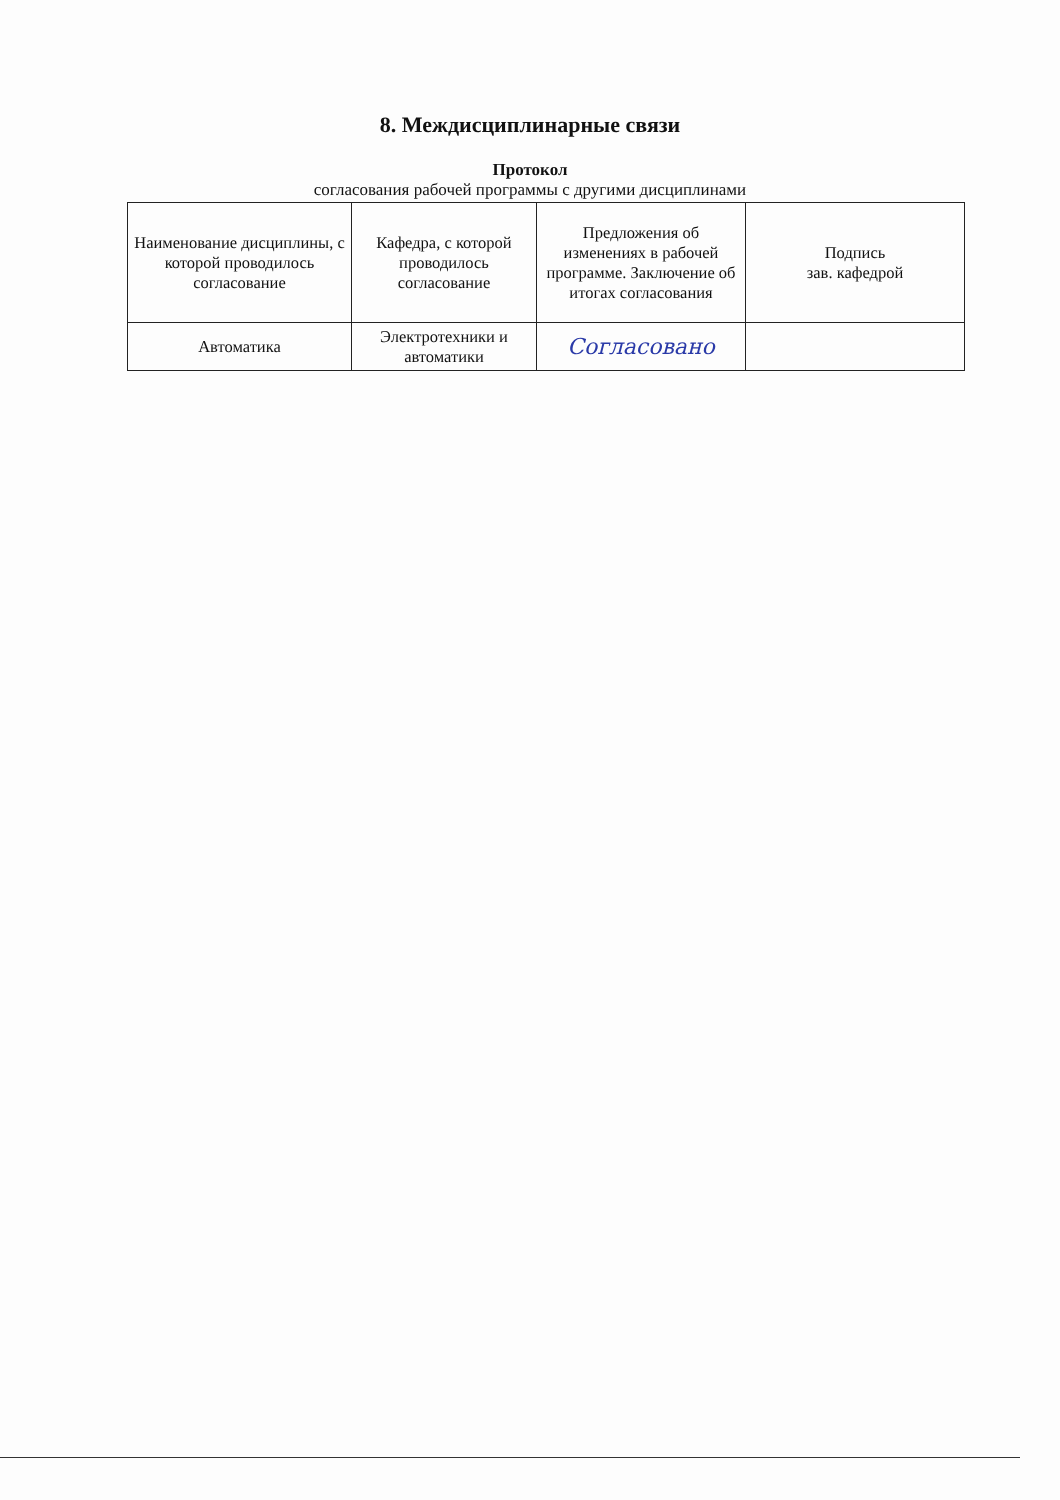8. Междисциплинарные связи
Протокол
согласования рабочей программы с другими дисциплинами
| Наименование дисциплины, с которой проводилось согласование | Кафедра, с которой проводилось согласование | Предложения об изменениях в рабочей программе. Заключение об итогах согласования | Подпись зав. кафедрой |
| Автоматика | Электротехники и автоматики | Согласовано | |